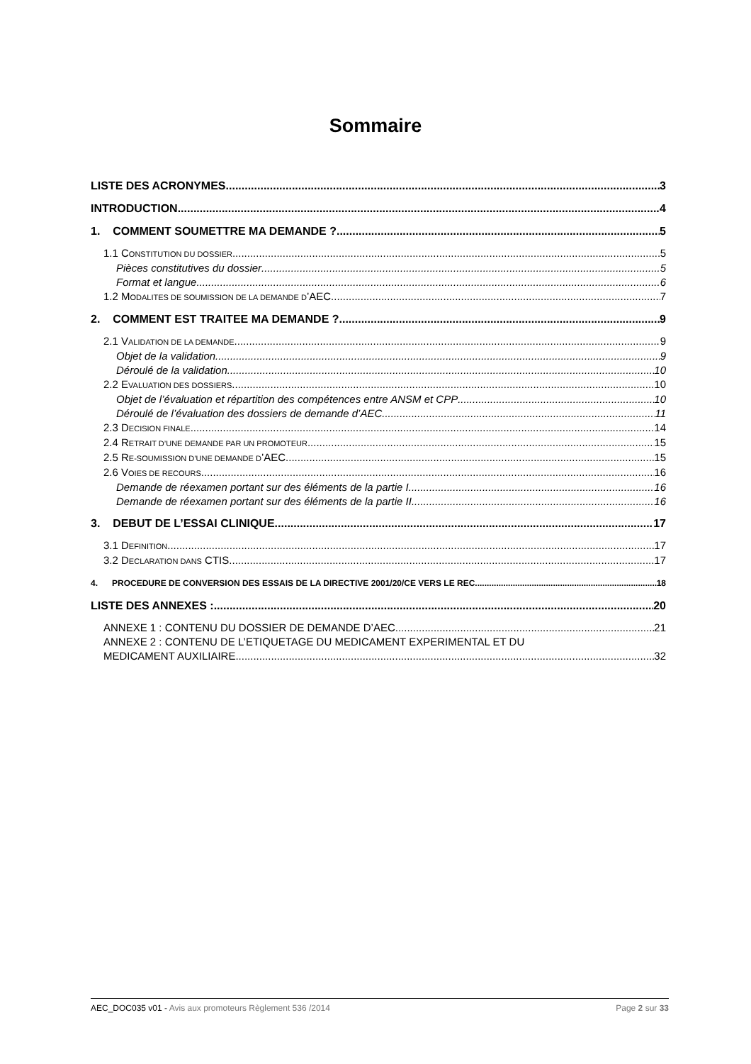Sommaire
LISTE DES ACRONYMES 3
INTRODUCTION 4
1. COMMENT SOUMETTRE MA DEMANDE ? 5
1.1 CONSTITUTION DU DOSSIER 5
Pièces constitutives du dossier 5
Format et langue 6
1.2 MODALITES DE SOUMISSION DE LA DEMANDE D’AEC 7
2. COMMENT EST TRAITEE MA DEMANDE ? 9
2.1 VALIDATION DE LA DEMANDE 9
Objet de la validation 9
Déroulé de la validation 10
2.2 EVALUATION DES DOSSIERS 10
Objet de l’évaluation et répartition des compétences entre ANSM et CPP 10
Déroulé de l’évaluation des dossiers de demande d’AEC 11
2.3 DECISION FINALE 14
2.4 RETRAIT D’UNE DEMANDE PAR UN PROMOTEUR 15
2.5 RE-SOUMISSION D’UNE DEMANDE D’AEC 15
2.6 VOIES DE RECOURS 16
Demande de réexamen portant sur des éléments de la partie I 16
Demande de réexamen portant sur des éléments de la partie II 16
3. DEBUT DE L’ESSAI CLINIQUE 17
3.1 DEFINITION 17
3.2 DECLARATION DANS CTIS 17
4. PROCEDURE DE CONVERSION DES ESSAIS DE LA DIRECTIVE 2001/20/CE VERS LE REC. 18
LISTE DES ANNEXES : 20
ANNEXE 1 : CONTENU DU DOSSIER DE DEMANDE D’AEC 21
ANNEXE 2 : CONTENU DE L’ETIQUETAGE DU MEDICAMENT EXPERIMENTAL ET DU
MEDICAMENT AUXILIAIRE 32
AEC_DOC035 v01 - Avis aux promoteurs Règlement 536 /2014 Page 2 sur 33